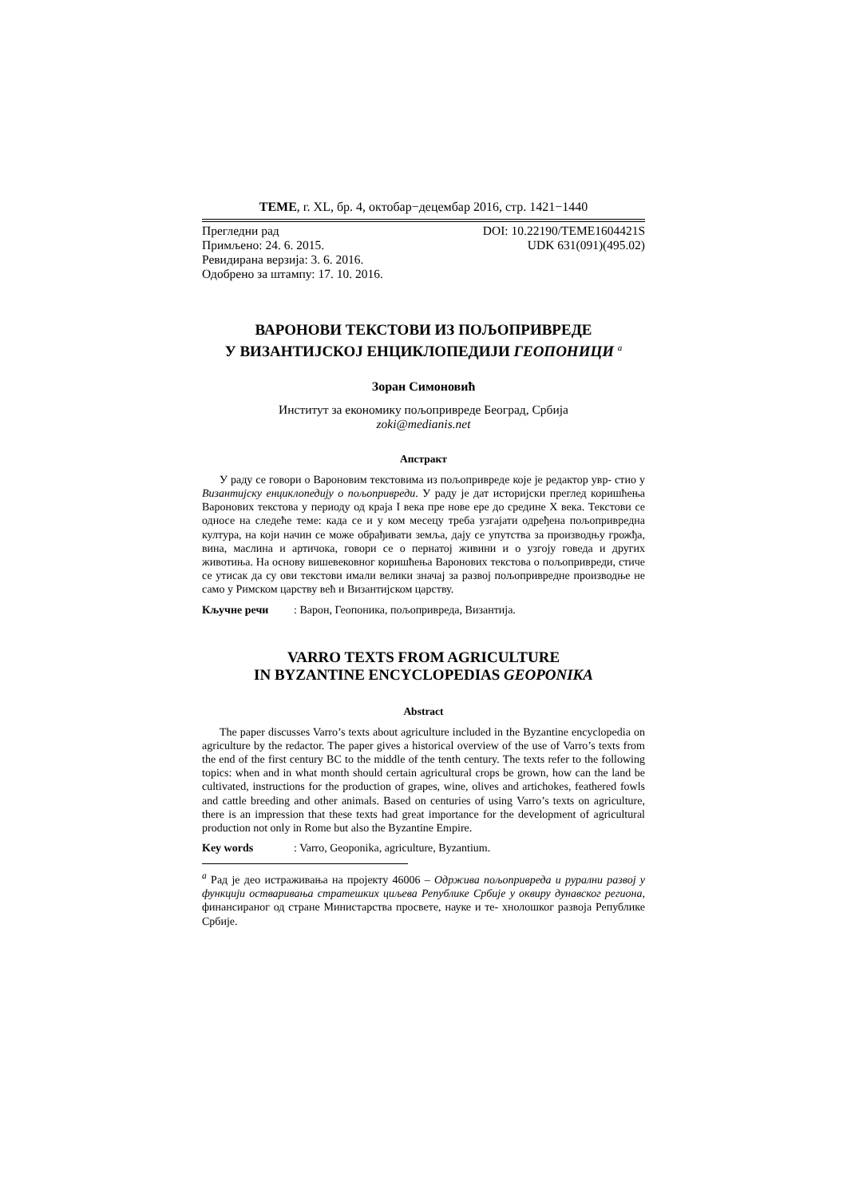TEME, г. XL, бр. 4, октобар−децембар 2016, стр. 1421−1440
Прегледни рад
Примљено: 24. 6. 2015.
Ревидирана верзија: 3. 6. 2016.
Одобрено за штампу: 17. 10. 2016.
DOI: 10.22190/TEME1604421S
UDK 631(091)(495.02)
ВАРОНОВИ ТЕКСТОВИ ИЗ ПОЉОПРИВРЕДЕ
У ВИЗАНТИЈСКОЈ ЕНЦИКЛОПЕДИЈИ ГЕОПОНИЦИ <sup>a</sup>
Зоран Симоновић
Институт за економику пољопривреде Београд, Србија
zoki@medianis.net
Апстракт
У раду се говори о Вароновим текстовима из пољопривреде које је редактор увр- стио у Византијску енциклопедију о пољопривреди. У раду је дат историјски преглед коришћења Варонових текстова у периоду од краја I века пре нове ере до средине X века. Текстови се односе на следеће теме: када се и у ком месецу треба узгајати одређена пољопривредна култура, на који начин се може обрађивати земља, дају се упутства за производњу грожђа, вина, маслина и артичока, говори се о пернатој живини и о узгоју говеда и других животиња. На основу вишевековног коришћења Варонових текстова о пољопривреди, стиче се утисак да су ови текстови имали велики значај за развој пољопривредне производње не само у Римском царству већ и Византијском царству.
Кључне речи: Варон, Геопоника, пољопривреда, Византија.
VARRO TEXTS FROM AGRICULTURE
IN BYZANTINE ENCYCLOPEDIAS GEOPONIKA
Abstract
The paper discusses Varro’s texts about agriculture included in the Byzantine encyclopedia on agriculture by the redactor. The paper gives a historical overview of the use of Varro’s texts from the end of the first century BC to the middle of the tenth century. The texts refer to the following topics: when and in what month should certain agricultural crops be grown, how can the land be cultivated, instructions for the production of grapes, wine, olives and artichokes, feathered fowls and cattle breeding and other animals. Based on centuries of using Varro’s texts on agriculture, there is an impression that these texts had great importance for the development of agricultural production not only in Rome but also the Byzantine Empire.
Key words: Varro, Geoponika, agriculture, Byzantium.
<sup>a</sup> Рад је део истраживања на пројекту 46006 – Одржива пољопривреда и рурални развој у функцији остваривања стратешких циљева Републике Србије у оквиру дунавског региона, финансираног од стране Министарства просвете, науке и те- хнолошког развоја Републике Србије.